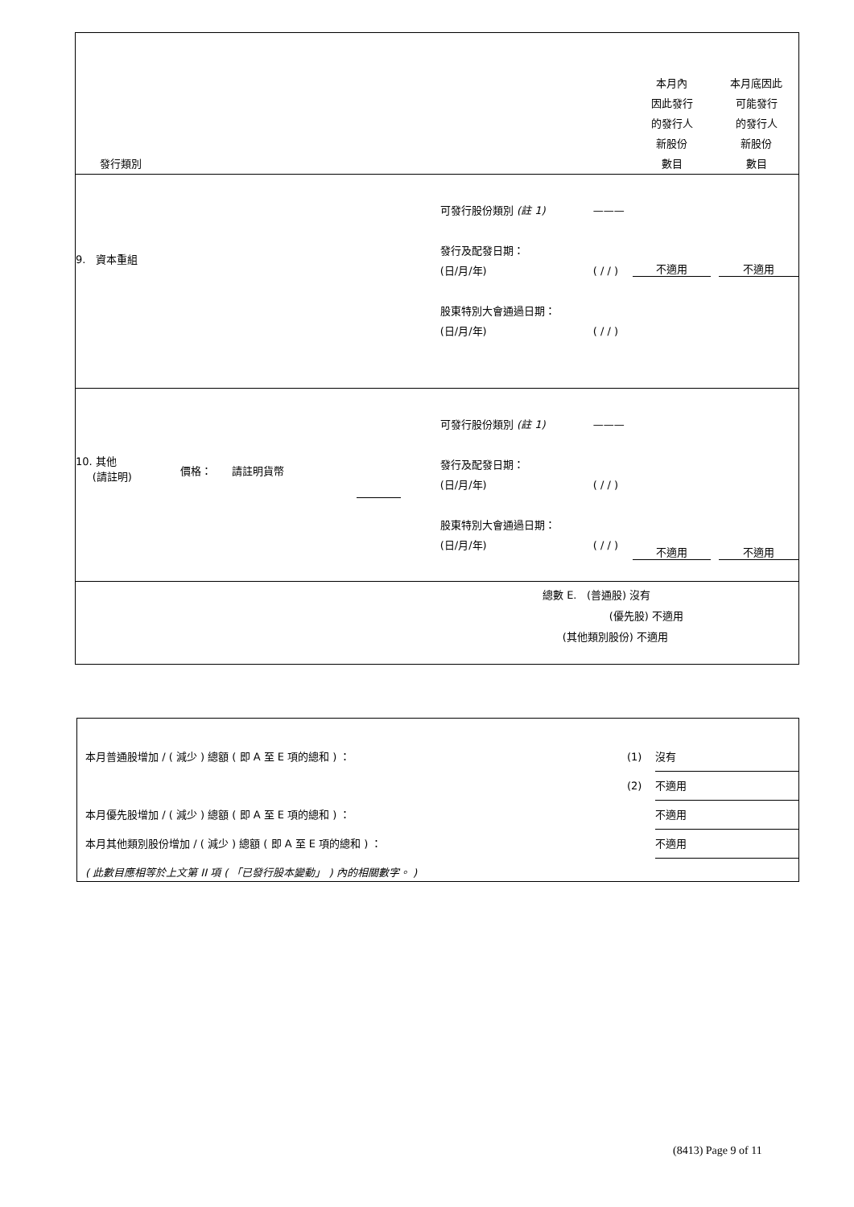| 發行類別 | | | | | 本月內 因此發行 的發行人 新股份 數目 | 本月底因此 可能發行 的發行人 新股份 數目 |
| 9. 資本重組 | | | 可發行股份類別 (註 1) 發行及配發日期： (日/月/年) 股東特別大會通過日期： (日/月/年) | ——— ( / / ) ( / / ) | 不適用 | 不適用 |
| 10. 其他 (請註明) | 價格： 請註明貨幣 | | 可發行股份類別 (註 1) 發行及配發日期： (日/月/年) 股東特別大會通過日期： (日/月/年) | ——— ( / / ) ( / / ) | 不適用 | 不適用 |
| 總數 E. (普通股) 沒有 (優先股) 不適用 (其他類別股份) 不適用 | | | | | | |
| 本月普通股增加 / ( 減少 ) 總額 ( 即 A 至 E 項的總和 ) ： | (1) | 沒有 |
| | (2) | 不適用 |
| 本月優先股增加 / ( 減少 ) 總額 ( 即 A 至 E 項的總和 ) ： | | 不適用 |
| 本月其他類別股份增加 / ( 減少 ) 總額 ( 即 A 至 E 項的總和 ) ： | | 不適用 |
| ( 此數目應相等於上文第 II 項 ( 「已發行股本變動」 ) 內的相關數字。 ) | | |
(8413) Page 9 of 11